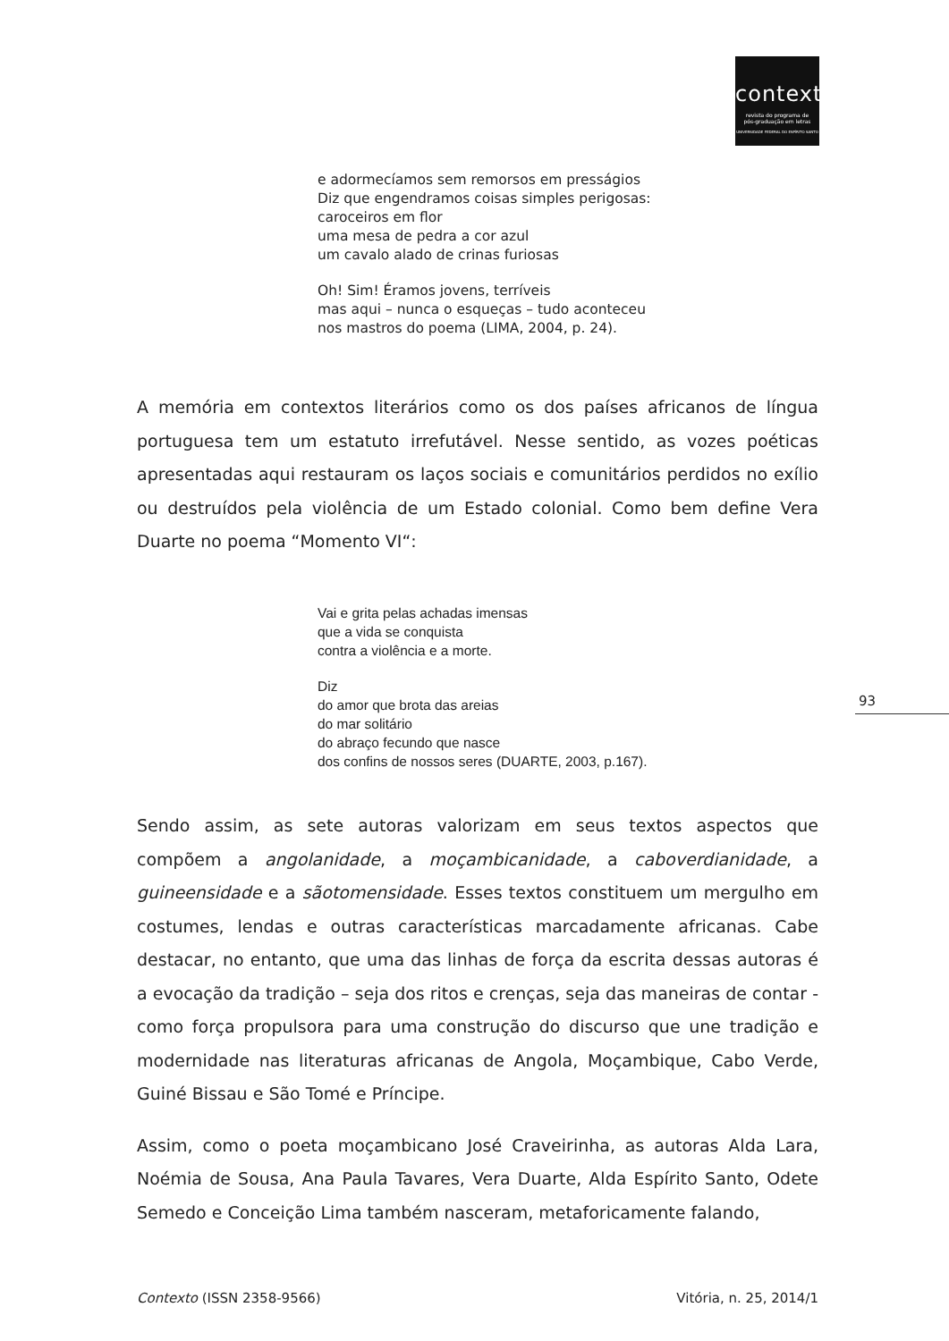contexto
revista do programa de
pós-graduação em letras
UNIVERSIDADE FEDERAL DO ESPÍRITO SANTO
e adormecíamos sem remorsos em presságios
Diz que engendramos coisas simples perigosas:
caroceiros em flor
uma mesa de pedra a cor azul
um cavalo alado de crinas furiosas
Oh! Sim! Éramos jovens, terríveis
mas aqui – nunca o esqueças – tudo aconteceu
nos mastros do poema (LIMA, 2004, p. 24).
A memória em contextos literários como os dos países africanos de língua portuguesa tem um estatuto irrefutável. Nesse sentido, as vozes poéticas apresentadas aqui restauram os laços sociais e comunitários perdidos no exílio ou destruídos pela violência de um Estado colonial. Como bem define Vera Duarte no poema “Momento VI“:
Vai e grita pelas achadas imensas
que a vida se conquista
contra a violência e a morte.
Diz
do amor que brota das areias
do mar solitário
do abraço fecundo que nasce
dos confins de nossos seres (DUARTE, 2003, p.167).
93
Sendo assim, as sete autoras valorizam em seus textos aspectos que compõem a angolanidade, a moçambicanidade, a caboverdianidade, a guineensidade e a sãotomensidade. Esses textos constituem um mergulho em costumes, lendas e outras características marcadamente africanas. Cabe destacar, no entanto, que uma das linhas de força da escrita dessas autoras é a evocação da tradição – seja dos ritos e crenças, seja das maneiras de contar - como força propulsora para uma construção do discurso que une tradição e modernidade nas literaturas africanas de Angola, Moçambique, Cabo Verde, Guiné Bissau e São Tomé e Príncipe.
Assim, como o poeta moçambicano José Craveirinha, as autoras Alda Lara, Noémia de Sousa, Ana Paula Tavares, Vera Duarte, Alda Espírito Santo, Odete Semedo e Conceição Lima também nasceram, metaforicamente falando,
Contexto (ISSN 2358-9566) Vitória, n. 25, 2014/1